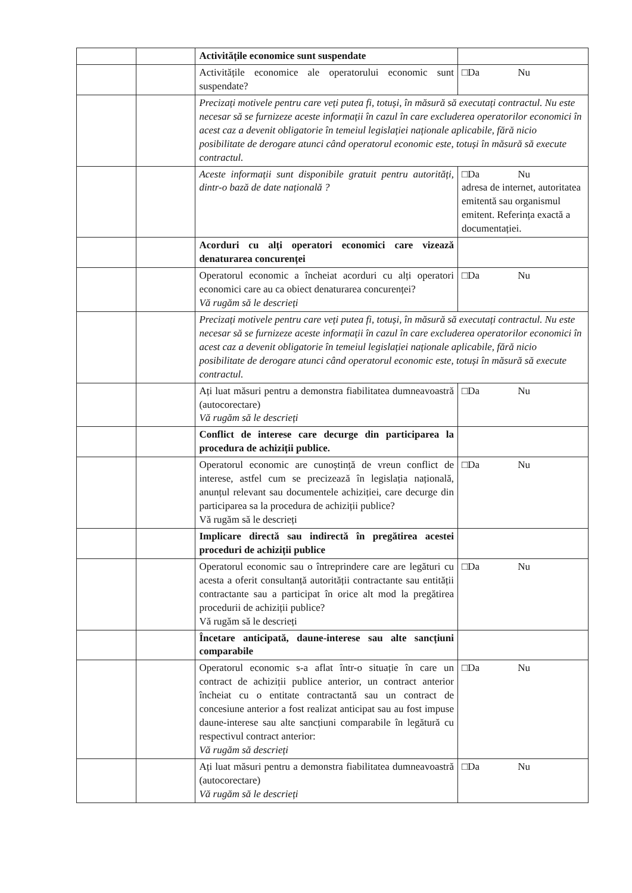| | | Activitățile economice sunt suspendate | |
| | | Activitățile economice ale operatorului economic sunt suspendate? | □Da Nu |
| | | Precizați motivele pentru care veți putea fi, totuși, în măsură să executați contractul. Nu este necesar să se furnizeze aceste informații în cazul în care excluderea operatorilor economici în acest caz a devenit obligatorie în temeiul legislației naționale aplicabile, fără nicio posibilitate de derogare atunci când operatorul economic este, totuși în măsură să execute contractul. | |
| | | Aceste informații sunt disponibile gratuit pentru autorități, dintr-o bază de date națională ? | □Da Nu adresa de internet, autoritatea emitentă sau organismul emitent. Referința exactă a documentației. |
| | | Acorduri cu alți operatori economici care vizează denaturarea concurenței | |
| | | Operatorul economic a încheiat acorduri cu alți operatori economici care au ca obiect denaturarea concurenței? Vă rugăm să le descrieți | □Da Nu |
| | | Precizați motivele pentru care veți putea fi, totuși, în măsură să executați contractul. Nu este necesar să se furnizeze aceste informații în cazul în care excluderea operatorilor economici în acest caz a devenit obligatorie în temeiul legislației naționale aplicabile, fără nicio posibilitate de derogare atunci când operatorul economic este, totuși în măsură să execute contractul. | |
| | | Ați luat măsuri pentru a demonstra fiabilitatea dumneavoastră (autocorectare) Vă rugăm să le descrieți | □Da Nu |
| | | Conflict de interese care decurge din participarea la procedura de achiziții publice. | |
| | | Operatorul economic are cunoștință de vreun conflict de interese, astfel cum se precizează în legislația națională, anunțul relevant sau documentele achiziției, care decurge din participarea sa la procedura de achiziții publice? Vă rugăm să le descrieți | □Da Nu |
| | | Implicare directă sau indirectă în pregătirea acestei proceduri de achiziții publice | |
| | | Operatorul economic sau o întreprindere care are legături cu acesta a oferit consultanță autorității contractante sau entității contractante sau a participat în orice alt mod la pregătirea procedurii de achiziții publice? Vă rugăm să le descrieți | □Da Nu |
| | | Încetare anticipată, daune-interese sau alte sancțiuni comparabile | |
| | | Operatorul economic s-a aflat într-o situație în care un contract de achiziții publice anterior, un contract anterior încheiat cu o entitate contractantă sau un contract de concesiune anterior a fost realizat anticipat sau au fost impuse daune-interese sau alte sancțiuni comparabile în legătură cu respectivul contract anterior: Vă rugăm să descrieți | □Da Nu |
| | | Ați luat măsuri pentru a demonstra fiabilitatea dumneavoastră (autocorectare) Vă rugăm să le descrieți | □Da Nu |